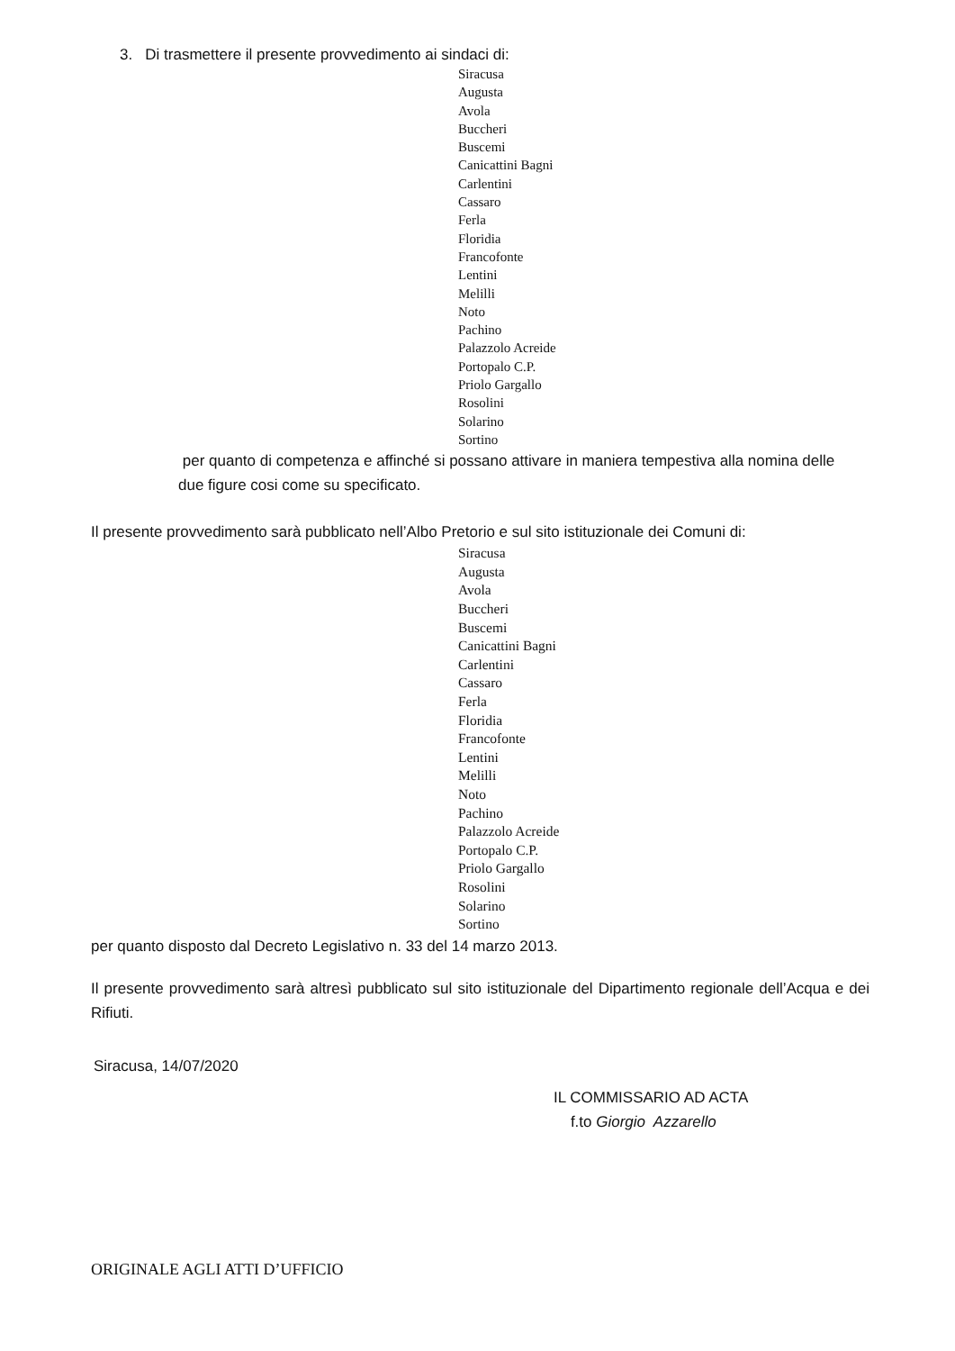3. Di trasmettere il presente provvedimento ai sindaci di:
Siracusa
Augusta
Avola
Buccheri
Buscemi
Canicattini Bagni
Carlentini
Cassaro
Ferla
Floridia
Francofonte
Lentini
Melilli
Noto
Pachino
Palazzolo Acreide
Portopalo C.P.
Priolo Gargallo
Rosolini
Solarino
Sortino
per quanto di competenza e affinché si possano attivare in maniera tempestiva alla nomina delle due figure cosi come su specificato.
Il presente provvedimento sarà pubblicato nell’Albo Pretorio e sul sito istituzionale dei Comuni di:
Siracusa
Augusta
Avola
Buccheri
Buscemi
Canicattini Bagni
Carlentini
Cassaro
Ferla
Floridia
Francofonte
Lentini
Melilli
Noto
Pachino
Palazzolo Acreide
Portopalo C.P.
Priolo Gargallo
Rosolini
Solarino
Sortino
per quanto disposto dal Decreto Legislativo n. 33 del 14 marzo 2013.
Il presente provvedimento sarà altresì pubblicato sul sito istituzionale del Dipartimento regionale dell’Acqua e dei Rifiuti.
Siracusa, 14/07/2020
IL COMMISSARIO AD ACTA
f.to Giorgio Azzarello
ORIGINALE AGLI ATTI D’UFFICIO